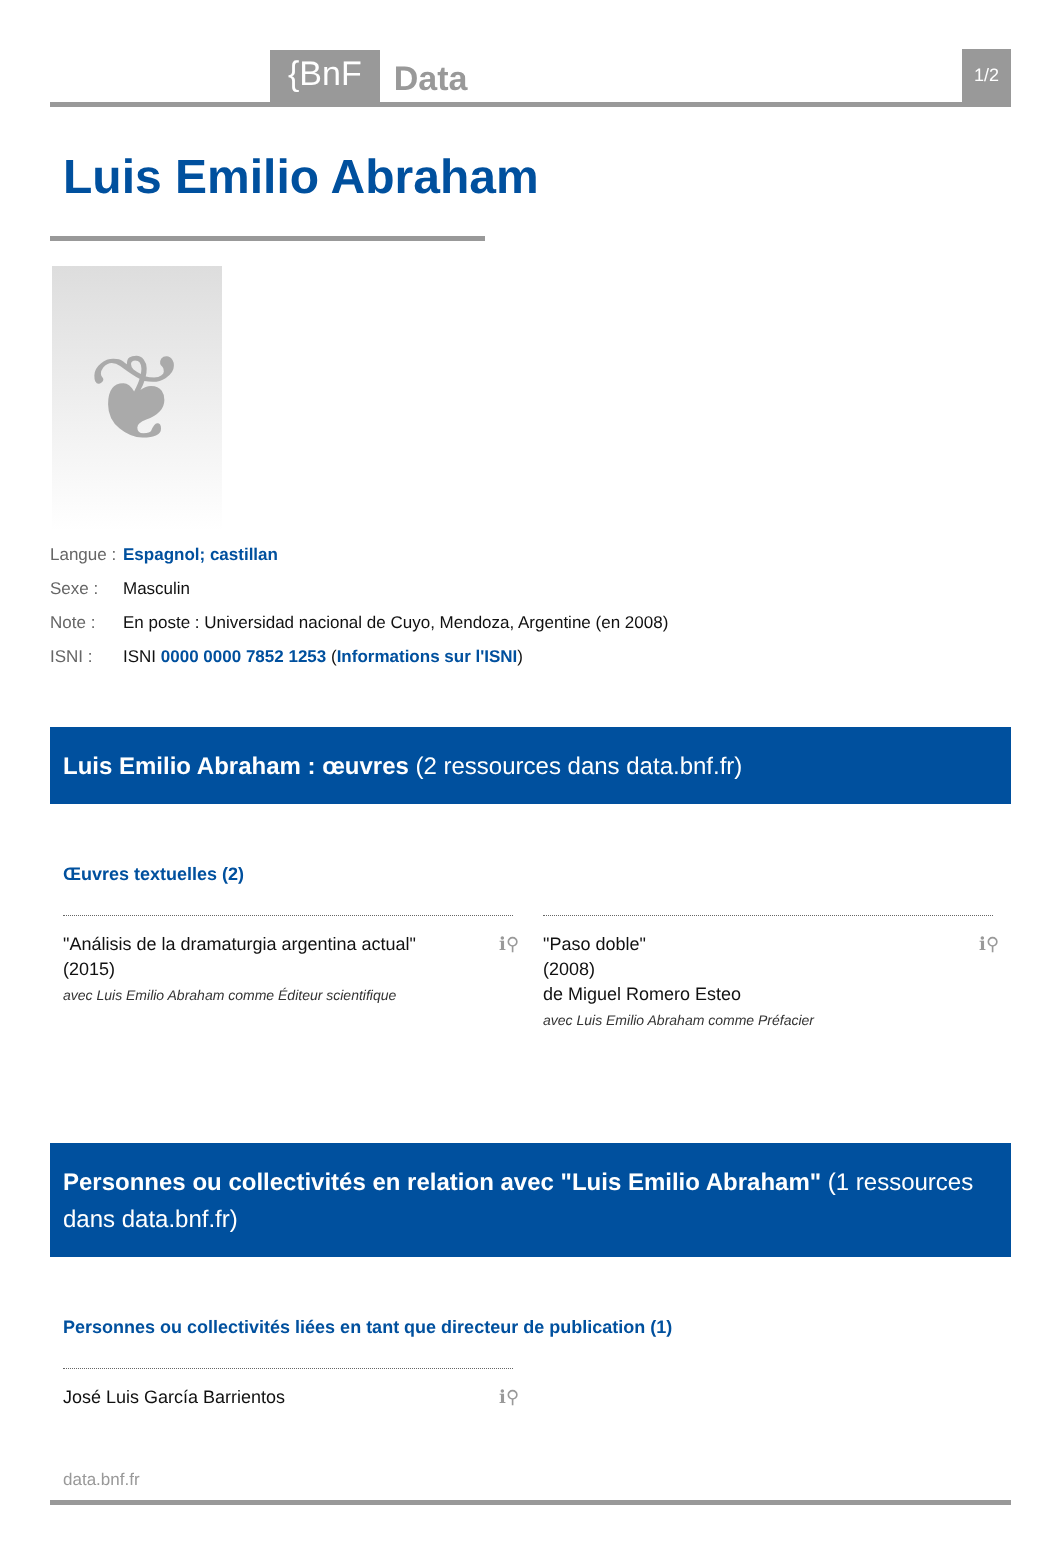{BnF Data 1/2
Luis Emilio Abraham
❦
Langue : Espagnol; castillan
Sexe : Masculin
Note : En poste : Universidad nacional de Cuyo, Mendoza, Argentine (en 2008)
ISNI : ISNI 0000 0000 7852 1253 (Informations sur l'ISNI)
Luis Emilio Abraham : œuvres (2 ressources dans data.bnf.fr)
Œuvres textuelles (2)
"Análisis de la dramaturgia argentina actual"
(2015)
avec Luis Emilio Abraham comme Éditeur scientifique
ℹ⚲
"Paso doble"
(2008)
de Miguel Romero Esteo
avec Luis Emilio Abraham comme Préfacier
ℹ⚲
Personnes ou collectivités en relation avec "Luis Emilio Abraham" (1 ressources dans data.bnf.fr)
Personnes ou collectivités liées en tant que directeur de publication (1)
José Luis García Barrientos ℹ⚲
data.bnf.fr